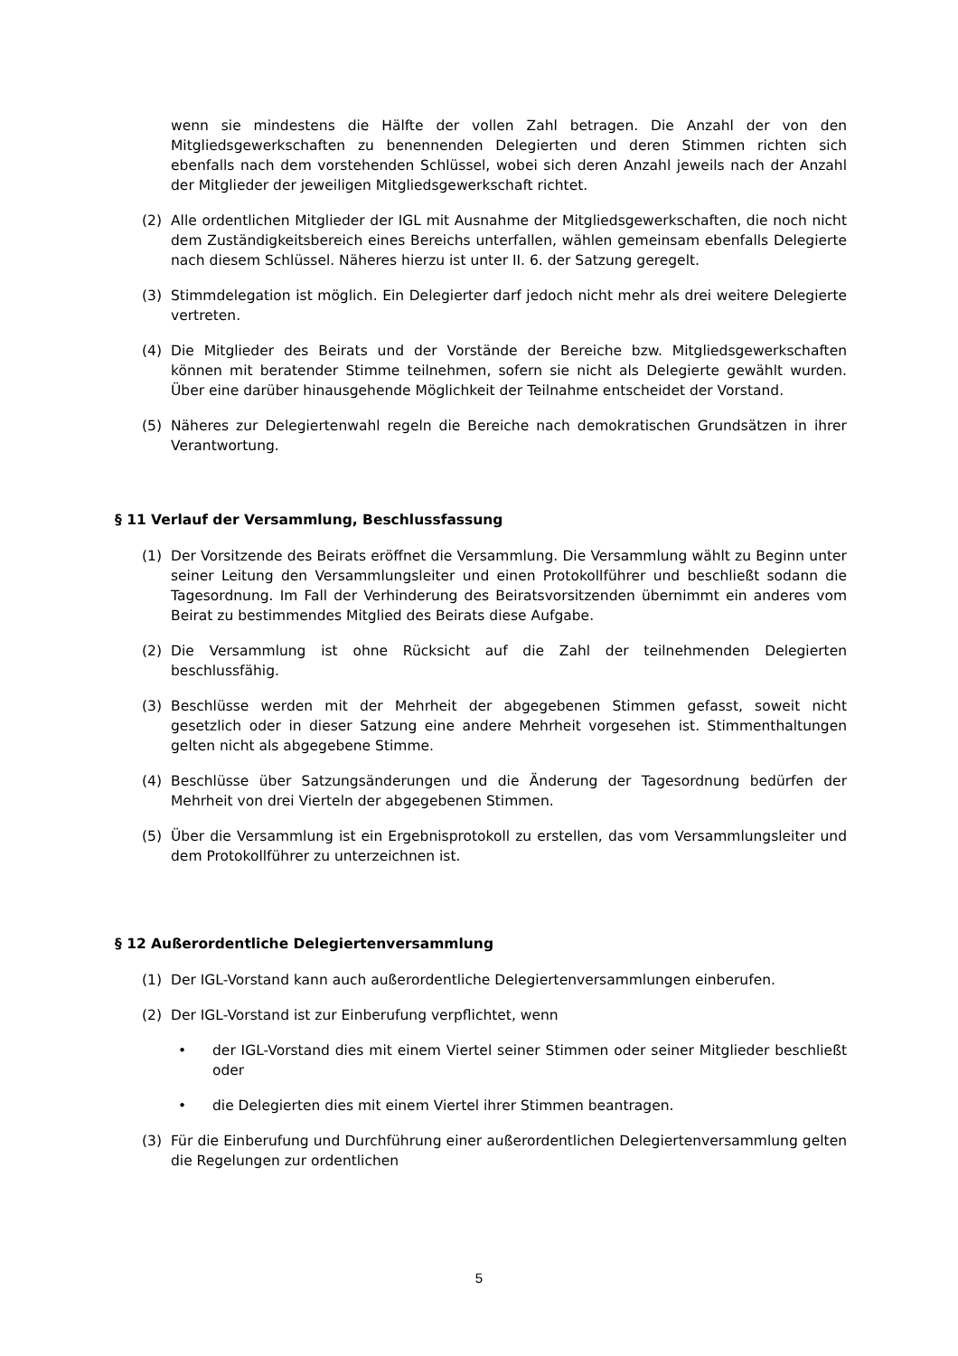wenn sie mindestens die Hälfte der vollen Zahl betragen. Die Anzahl der von den Mitgliedsgewerkschaften zu benennenden Delegierten und deren Stimmen richten sich ebenfalls nach dem vorstehenden Schlüssel, wobei sich deren Anzahl jeweils nach der Anzahl der Mitglieder der jeweiligen Mitgliedsgewerkschaft richtet.
(2) Alle ordentlichen Mitglieder der IGL mit Ausnahme der Mitgliedsgewerkschaften, die noch nicht dem Zuständigkeitsbereich eines Bereichs unterfallen, wählen gemeinsam ebenfalls Delegierte nach diesem Schlüssel. Näheres hierzu ist unter II. 6. der Satzung geregelt.
(3) Stimmdelegation ist möglich. Ein Delegierter darf jedoch nicht mehr als drei weitere Delegierte vertreten.
(4) Die Mitglieder des Beirats und der Vorstände der Bereiche bzw. Mitgliedsgewerkschaften können mit beratender Stimme teilnehmen, sofern sie nicht als Delegierte gewählt wurden. Über eine darüber hinausgehende Möglichkeit der Teilnahme entscheidet der Vorstand.
(5) Näheres zur Delegiertenwahl regeln die Bereiche nach demokratischen Grundsätzen in ihrer Verantwortung.
§ 11 Verlauf der Versammlung, Beschlussfassung
(1) Der Vorsitzende des Beirats eröffnet die Versammlung. Die Versammlung wählt zu Beginn unter seiner Leitung den Versammlungsleiter und einen Protokollführer und beschließt sodann die Tagesordnung. Im Fall der Verhinderung des Beiratsvorsitzenden übernimmt ein anderes vom Beirat zu bestimmendes Mitglied des Beirats diese Aufgabe.
(2) Die Versammlung ist ohne Rücksicht auf die Zahl der teilnehmenden Delegierten beschlussfähig.
(3) Beschlüsse werden mit der Mehrheit der abgegebenen Stimmen gefasst, soweit nicht gesetzlich oder in dieser Satzung eine andere Mehrheit vorgesehen ist. Stimmenthaltungen gelten nicht als abgegebene Stimme.
(4) Beschlüsse über Satzungsänderungen und die Änderung der Tagesordnung bedürfen der Mehrheit von drei Vierteln der abgegebenen Stimmen.
(5) Über die Versammlung ist ein Ergebnisprotokoll zu erstellen, das vom Versammlungsleiter und dem Protokollführer zu unterzeichnen ist.
§ 12 Außerordentliche Delegiertenversammlung
(1) Der IGL-Vorstand kann auch außerordentliche Delegiertenversammlungen einberufen.
(2) Der IGL-Vorstand ist zur Einberufung verpflichtet, wenn
• der IGL-Vorstand dies mit einem Viertel seiner Stimmen oder seiner Mitglieder beschließt oder
• die Delegierten dies mit einem Viertel ihrer Stimmen beantragen.
(3) Für die Einberufung und Durchführung einer außerordentlichen Delegiertenversammlung gelten die Regelungen zur ordentlichen
5